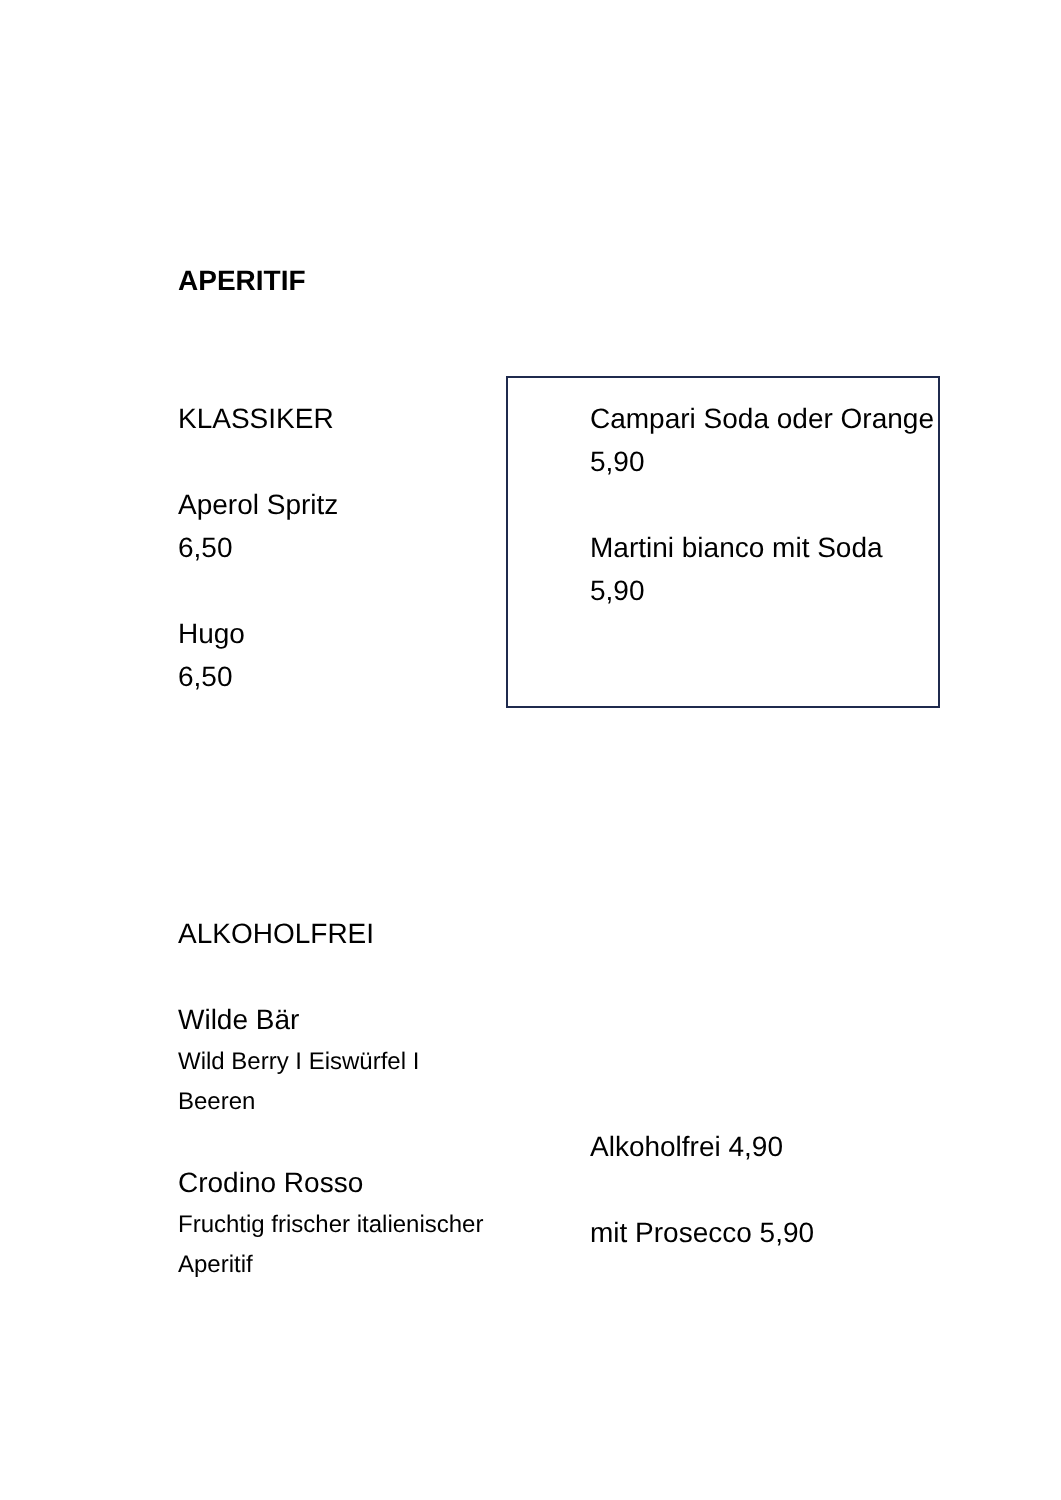APERITIF
KLASSIKER
Aperol Spritz
6,50
Hugo
6,50
Campari Soda oder Orange
5,90
Martini bianco mit Soda
5,90
ALKOHOLFREI
Wilde Bär
Wild Berry I Eiswürfel I Beeren
Crodino Rosso
Fruchtig frischer italienischer Aperitif
Alkoholfrei 4,90
mit Prosecco 5,90